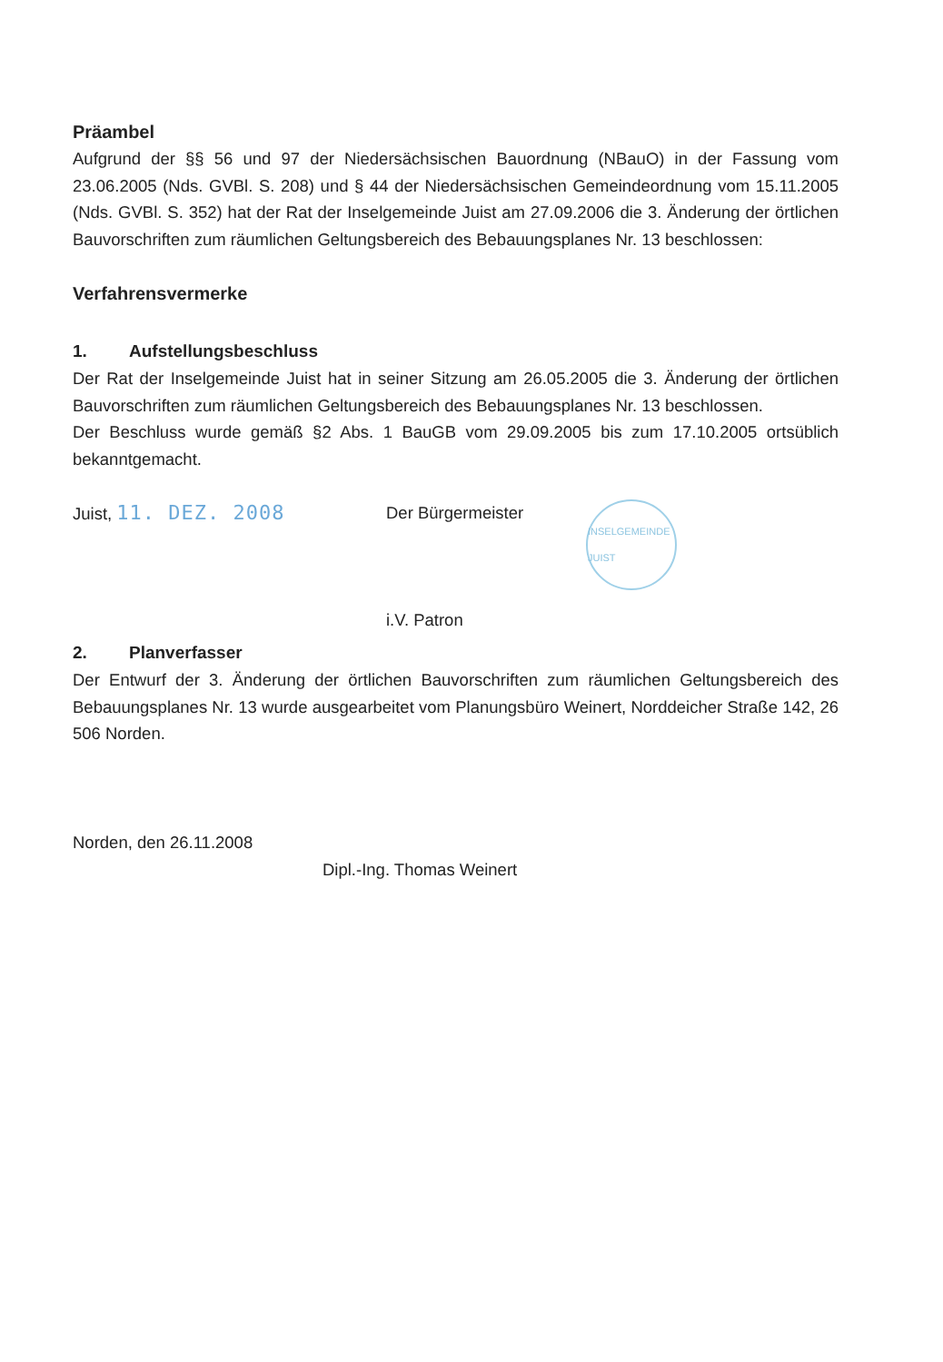Präambel
Aufgrund der §§ 56 und 97 der Niedersächsischen Bauordnung (NBauO) in der Fassung vom 23.06.2005 (Nds. GVBl. S. 208) und § 44 der Niedersächsischen Gemeindeordnung vom 15.11.2005 (Nds. GVBl. S. 352) hat der Rat der Inselgemeinde Juist am 27.09.2006 die 3. Änderung der örtlichen Bauvorschriften zum räumlichen Geltungsbereich des Bebauungsplanes Nr. 13 beschlossen:
Verfahrensvermerke
1. Aufstellungsbeschluss
Der Rat der Inselgemeinde Juist hat in seiner Sitzung am 26.05.2005 die 3. Änderung der örtlichen Bauvorschriften zum räumlichen Geltungsbereich des Bebauungsplanes Nr. 13 beschlossen.
Der Beschluss wurde gemäß §2 Abs. 1 BauGB vom 29.09.2005 bis zum 17.10.2005 ortsüblich bekanntgemacht.
Juist, 11. DEZ. 2008
Der Bürgermeister
i.V. Patron
INSELGEMEINDE JUIST
2. Planverfasser
Der Entwurf der 3. Änderung der örtlichen Bauvorschriften zum räumlichen Geltungsbereich des Bebauungsplanes Nr. 13 wurde ausgearbeitet vom Planungsbüro Weinert, Norddeicher Straße 142, 26 506 Norden.
Norden, den 26.11.2008
Dipl.-Ing. Thomas Weinert